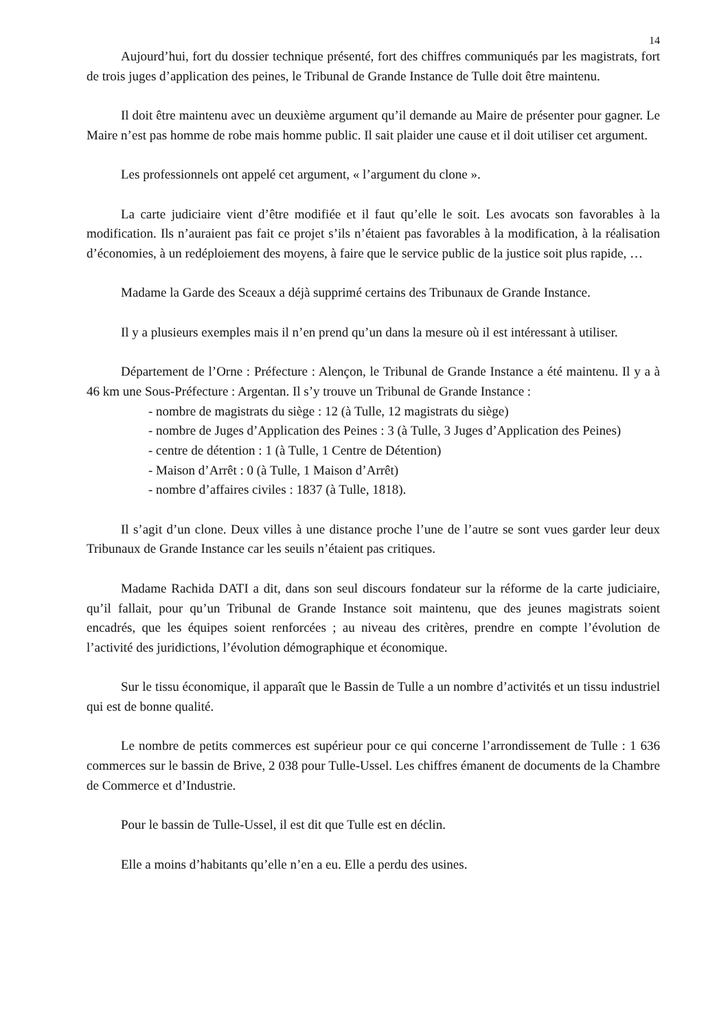14
Aujourd’hui, fort du dossier technique présenté, fort des chiffres communiqués par les magistrats, fort de trois juges d’application des peines, le Tribunal de Grande Instance de Tulle doit être maintenu.
Il doit être maintenu avec un deuxième argument qu’il demande au Maire de présenter pour gagner. Le Maire n’est pas homme de robe mais homme public. Il sait plaider une cause et il doit utiliser cet argument.
Les professionnels ont appelé cet argument, « l’argument du clone ».
La carte judiciaire vient d’être modifiée et il faut qu’elle le soit. Les avocats son favorables à la modification. Ils n’auraient pas fait ce projet s’ils n’étaient pas favorables à la modification, à la réalisation d’économies, à un redéploiement des moyens, à faire que le service public de la justice soit plus rapide, …
Madame la Garde des Sceaux a déjà supprimé certains des Tribunaux de Grande Instance.
Il y a plusieurs exemples mais il n’en prend qu’un dans la mesure où il est intéressant à utiliser.
Département de l’Orne : Préfecture : Alençon, le Tribunal de Grande Instance a été maintenu. Il y a à 46 km une Sous-Préfecture : Argentan. Il s’y trouve un Tribunal de Grande Instance :
- nombre de magistrats du siège : 12 (à Tulle, 12 magistrats du siège)
- nombre de Juges d’Application des Peines : 3 (à Tulle, 3 Juges d’Application des Peines)
- centre de détention : 1 (à Tulle, 1 Centre de Détention)
- Maison d’Arrêt : 0 (à Tulle, 1 Maison d’Arrêt)
- nombre d’affaires civiles : 1837 (à Tulle, 1818).
Il s’agit d’un clone. Deux villes à une distance proche l’une de l’autre se sont vues garder leur deux Tribunaux de Grande Instance car les seuils n’étaient pas critiques.
Madame Rachida DATI a dit, dans son seul discours fondateur sur la réforme de la carte judiciaire, qu’il fallait, pour qu’un Tribunal de Grande Instance soit maintenu, que des jeunes magistrats soient encadrés, que les équipes soient renforcées ; au niveau des critères, prendre en compte l’évolution de l’activité des juridictions, l’évolution démographique et économique.
Sur le tissu économique, il apparaît que le Bassin de Tulle a un nombre d’activités et un tissu industriel qui est de bonne qualité.
Le nombre de petits commerces est supérieur pour ce qui concerne l’arrondissement de Tulle : 1 636 commerces sur le bassin de Brive, 2 038 pour Tulle-Ussel. Les chiffres émanent de documents de la Chambre de Commerce et d’Industrie.
Pour le bassin de Tulle-Ussel, il est dit que Tulle est en déclin.
Elle a moins d’habitants qu’elle n’en a eu. Elle a perdu des usines.